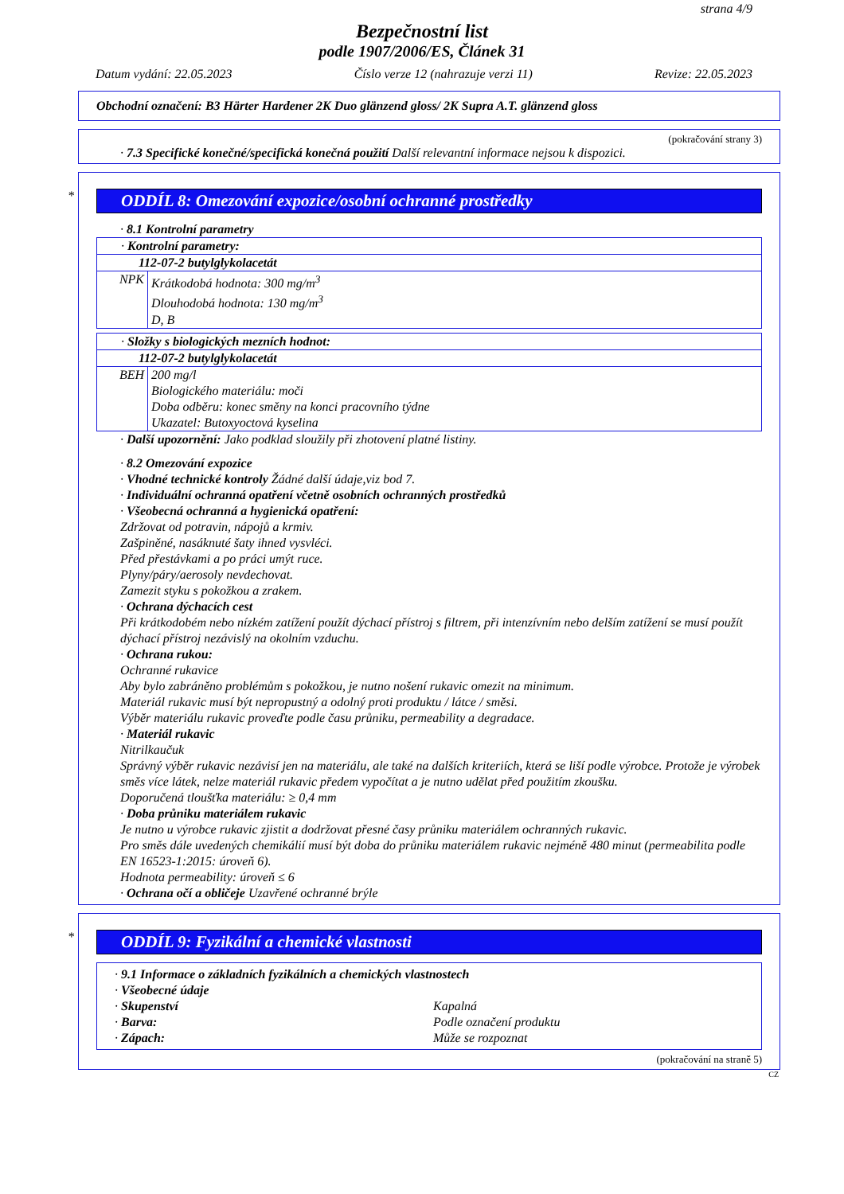strana 4/9
Bezpečnostní list
podle 1907/2006/ES, Článek 31
Datum vydání: 22.05.2023 Číslo verze 12 (nahrazuje verzi 11) Revize: 22.05.2023
Obchodní označení: B3 Härter Hardener 2K Duo glänzend gloss/ 2K Supra A.T. glänzend gloss
(pokračování strany 3)
· 7.3 Specifické konečné/specifická konečná použití Další relevantní informace nejsou k dispozici.
*
ODDÍL 8: Omezování expozice/osobní ochranné prostředky
· 8.1 Kontrolní parametry
| · Kontrolní parametry: | |
| 112-07-2 butylglykolacetát | |
| NPK | Krátkodobá hodnota: 300 mg/m<sup>3</sup> Dlouhodobá hodnota: 130 mg/m<sup>3</sup> D, B |
| · Složky s biologických mezních hodnot: | |
| 112-07-2 butylglykolacetát | |
| BEH | 200 mg/l Biologického materiálu: moči Doba odběru: konec směny na konci pracovního týdne Ukazatel: Butoxyoctová kyselina |
· Další upozornění: Jako podklad sloužily při zhotovení platné listiny.
· 8.2 Omezování expozice
· Vhodné technické kontroly Žádné další údaje,viz bod 7.
· Individuální ochranná opatření včetně osobních ochranných prostředků
· Všeobecná ochranná a hygienická opatření:
Zdržovat od potravin, nápojů a krmiv.
Zašpiněné, nasáknuté šaty ihned vysvléci.
Před přestávkami a po práci umýt ruce.
Plyny/páry/aerosoly nevdechovat.
Zamezit styku s pokožkou a zrakem.
· Ochrana dýchacích cest
Při krátkodobém nebo nízkém zatížení použít dýchací přístroj s filtrem, při intenzívním nebo delším zatížení se musí použít dýchací přístroj nezávislý na okolním vzduchu.
· Ochrana rukou:
Ochranné rukavice
Aby bylo zabráněno problémům s pokožkou, je nutno nošení rukavic omezit na minimum.
Materiál rukavic musí být nepropustný a odolný proti produktu / látce / směsi.
Výběr materiálu rukavic proveďte podle času průniku, permeability a degradace.
· Materiál rukavic
Nitrilkaučuk
Správný výběr rukavic nezávisí jen na materiálu, ale také na dalších kriteriích, která se liší podle výrobce. Protože je výrobek směs více látek, nelze materiál rukavic předem vypočítat a je nutno udělat před použitím zkoušku.
Doporučená tloušťka materiálu: ≥ 0,4 mm
· Doba průniku materiálem rukavic
Je nutno u výrobce rukavic zjistit a dodržovat přesné časy průniku materiálem ochranných rukavic.
Pro směs dále uvedených chemikálií musí být doba do průniku materiálem rukavic nejméně 480 minut (permeabilita podle EN 16523-1:2015: úroveň 6).
Hodnota permeability: úroveň ≤ 6
· Ochrana očí a obličeje Uzavřené ochranné brýle
*
ODDÍL 9: Fyzikální a chemické vlastnosti
| · 9.1 Informace o základních fyzikálních a chemických vlastnostech · Všeobecné údaje · Skupenství Kapalná · Barva: Podle označení produktu · Zápach: Může se rozpoznat |
(pokračování na straně 5)
CZ